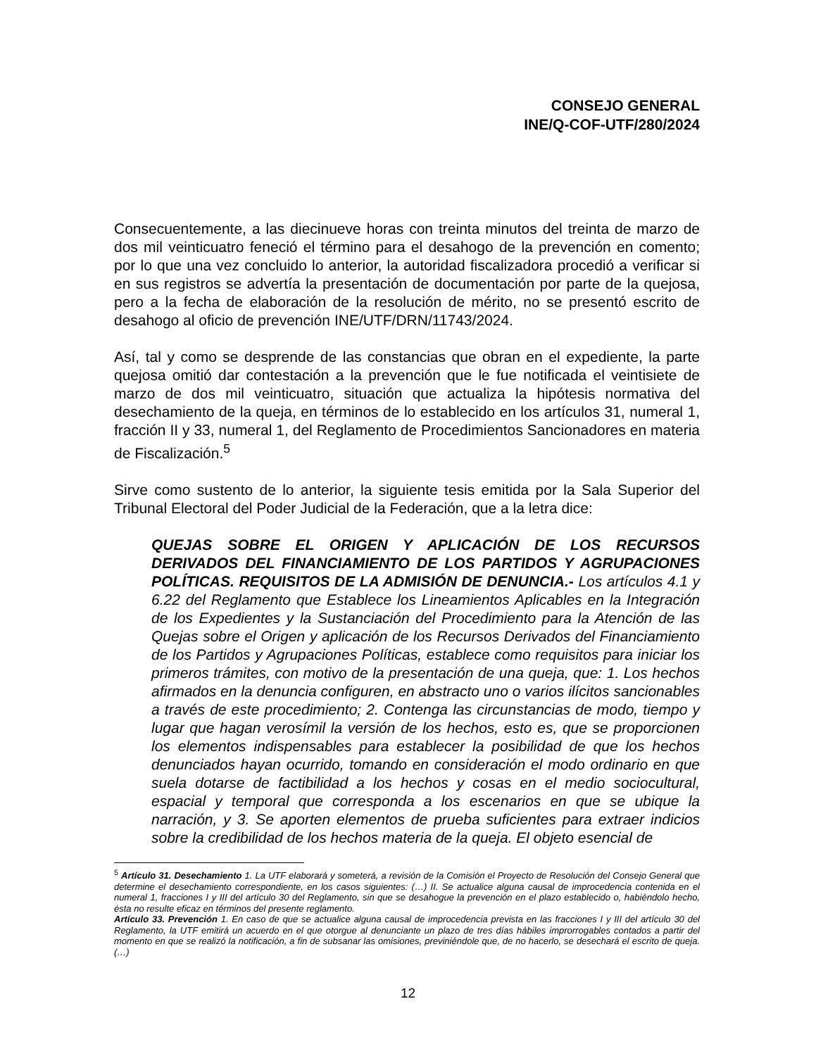CONSEJO GENERAL
INE/Q-COF-UTF/280/2024
Consecuentemente, a las diecinueve horas con treinta minutos del treinta de marzo de dos mil veinticuatro feneció el término para el desahogo de la prevención en comento; por lo que una vez concluido lo anterior, la autoridad fiscalizadora procedió a verificar si en sus registros se advertía la presentación de documentación por parte de la quejosa, pero a la fecha de elaboración de la resolución de mérito, no se presentó escrito de desahogo al oficio de prevención INE/UTF/DRN/11743/2024.
Así, tal y como se desprende de las constancias que obran en el expediente, la parte quejosa omitió dar contestación a la prevención que le fue notificada el veintisiete de marzo de dos mil veinticuatro, situación que actualiza la hipótesis normativa del desechamiento de la queja, en términos de lo establecido en los artículos 31, numeral 1, fracción II y 33, numeral 1, del Reglamento de Procedimientos Sancionadores en materia de Fiscalización.<sup>5</sup>
Sirve como sustento de lo anterior, la siguiente tesis emitida por la Sala Superior del Tribunal Electoral del Poder Judicial de la Federación, que a la letra dice:
QUEJAS SOBRE EL ORIGEN Y APLICACIÓN DE LOS RECURSOS DERIVADOS DEL FINANCIAMIENTO DE LOS PARTIDOS Y AGRUPACIONES POLÍTICAS. REQUISITOS DE LA ADMISIÓN DE DENUNCIA.- Los artículos 4.1 y 6.22 del Reglamento que Establece los Lineamientos Aplicables en la Integración de los Expedientes y la Sustanciación del Procedimiento para la Atención de las Quejas sobre el Origen y aplicación de los Recursos Derivados del Financiamiento de los Partidos y Agrupaciones Políticas, establece como requisitos para iniciar los primeros trámites, con motivo de la presentación de una queja, que: 1. Los hechos afirmados en la denuncia configuren, en abstracto uno o varios ilícitos sancionables a través de este procedimiento; 2. Contenga las circunstancias de modo, tiempo y lugar que hagan verosímil la versión de los hechos, esto es, que se proporcionen los elementos indispensables para establecer la posibilidad de que los hechos denunciados hayan ocurrido, tomando en consideración el modo ordinario en que suela dotarse de factibilidad a los hechos y cosas en el medio sociocultural, espacial y temporal que corresponda a los escenarios en que se ubique la narración, y 3. Se aporten elementos de prueba suficientes para extraer indicios sobre la credibilidad de los hechos materia de la queja. El objeto esencial de
<sup>5</sup> Artículo 31. Desechamiento 1. La UTF elaborará y someterá, a revisión de la Comisión el Proyecto de Resolución del Consejo General que determine el desechamiento correspondiente, en los casos siguientes: (…) II. Se actualice alguna causal de improcedencia contenida en el numeral 1, fracciones I y III del artículo 30 del Reglamento, sin que se desahogue la prevención en el plazo establecido o, habiéndolo hecho, ésta no resulte eficaz en términos del presente reglamento.
Artículo 33. Prevención 1. En caso de que se actualice alguna causal de improcedencia prevista en las fracciones I y III del artículo 30 del Reglamento, la UTF emitirá un acuerdo en el que otorgue al denunciante un plazo de tres días hábiles improrrogables contados a partir del momento en que se realizó la notificación, a fin de subsanar las omisiones, previniéndole que, de no hacerlo, se desechará el escrito de queja. (…)
12